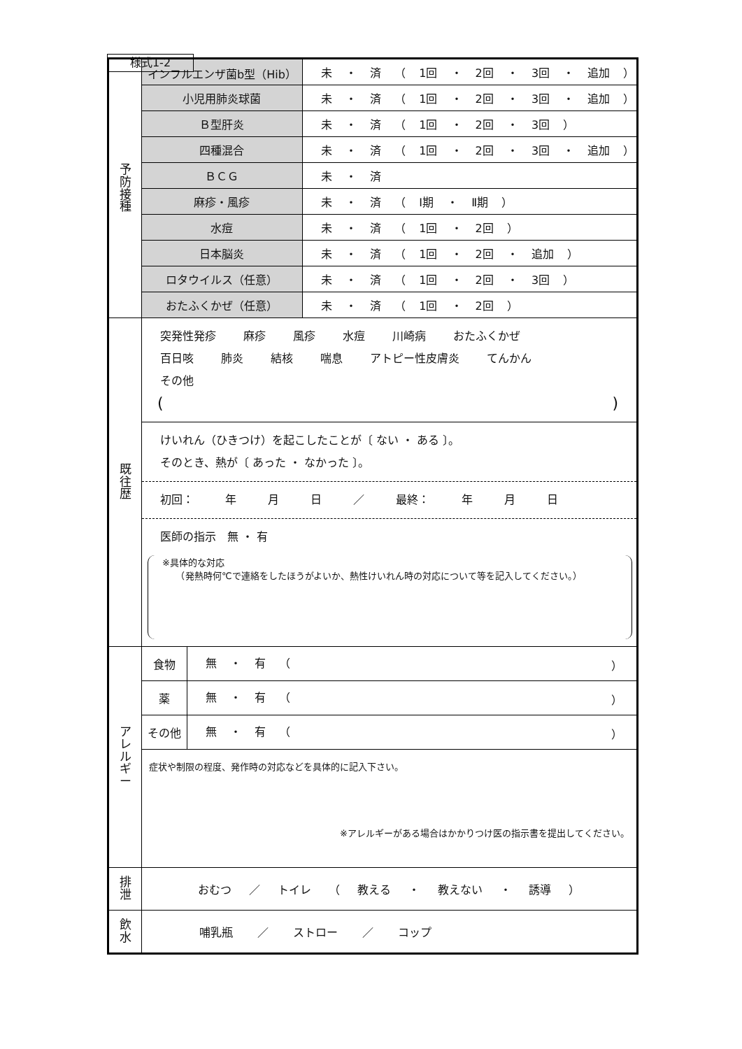様式1-2
| 予 防 接 種 | インフルエンザ菌b型（Hib） | | 未 ・ 済 （ 1回 ・ 2回 ・ 3回 ・ 追加 ） |
| | 小児用肺炎球菌 | | 未 ・ 済 （ 1回 ・ 2回 ・ 3回 ・ 追加 ） |
| | Ｂ型肝炎 | | 未 ・ 済 （ 1回 ・ 2回 ・ 3回 ） |
| | 四種混合 | | 未 ・ 済 （ 1回 ・ 2回 ・ 3回 ・ 追加 ） |
| | ＢＣＧ | | 未 ・ 済 |
| | 麻疹・風疹 | | 未 ・ 済 （ Ⅰ期 ・ Ⅱ期 ） |
| | 水痘 | | 未 ・ 済 （ 1回 ・ 2回 ） |
| | 日本脳炎 | | 未 ・ 済 （ 1回 ・ 2回 ・ 追加 ） |
| | ロタウイルス（任意） | | 未 ・ 済 （ 1回 ・ 2回 ・ 3回 ） |
| | おたふくかぜ（任意） | | 未 ・ 済 （ 1回 ・ 2回 ） |
| 既 往 歴 | 突発性発疹 麻疹 風疹 水痘 川崎病 おたふくかぜ 百日咳 肺炎 結核 喘息 アトピー性皮膚炎 てんかん その他 ( ) | | |
| | けいれん（ひきつけ）を起こしたことが〔 ない ・ ある 〕。 そのとき、熱が〔 あった ・ なかった 〕。 初回： 年 月 日 ／ 最終： 年 月 日 医師の指示 無 ・ 有 ※具体的な対応 （発熱時何℃で連絡をしたほうがよいか、熱性けいれん時の対応について等を記入してください。） | | |
| ア レ ル ギ ー | 食物 | 無 ・ 有 （ ） | |
| | 薬 | 無 ・ 有 （ ） | |
| | その他 | 無 ・ 有 （ ） | |
| | 症状や制限の程度、発作時の対応などを具体的に記入下さい。 ※アレルギーがある場合はかかりつけ医の指示書を提出してください。 | | |
| 排 泄 | おむつ ／ トイレ （ 教える ・ 教えない ・ 誘導 ） | | |
| 飲 水 | 哺乳瓶 ／ ストロー ／ コップ | | |